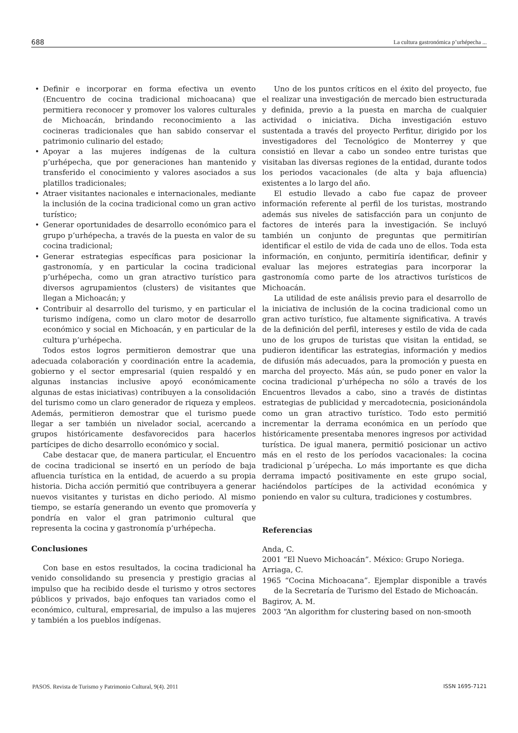688 La cultura gastronómica p’urhépecha ...
• Definir e incorporar en forma efectiva un evento (Encuentro de cocina tradicional michoacana) que permitiera reconocer y promover los valores culturales de Michoacán, brindando reconocimiento a las cocineras tradicionales que han sabido conservar el patrimonio culinario del estado;
• Apoyar a las mujeres indígenas de la cultura p’urhépecha, que por generaciones han mantenido y transferido el conocimiento y valores asociados a sus platillos tradicionales;
• Atraer visitantes nacionales e internacionales, mediante la inclusión de la cocina tradicional como un gran activo turístico;
• Generar oportunidades de desarrollo económico para el grupo p’urhépecha, a través de la puesta en valor de su cocina tradicional;
• Generar estrategias específicas para posicionar la gastronomía, y en particular la cocina tradicional p’urhépecha, como un gran atractivo turístico para diversos agrupamientos (clusters) de visitantes que llegan a Michoacán; y
• Contribuir al desarrollo del turismo, y en particular el turismo indígena, como un claro motor de desarrollo económico y social en Michoacán, y en particular de la cultura p’urhépecha.
Todos estos logros permitieron demostrar que una adecuada colaboración y coordinación entre la academia, gobierno y el sector empresarial (quien respaldó y en algunas instancias inclusive apoyó económicamente algunas de estas iniciativas) contribuyen a la consolidación del turismo como un claro generador de riqueza y empleos. Además, permitieron demostrar que el turismo puede llegar a ser también un nivelador social, acercando a grupos históricamente desfavorecidos para hacerlos partícipes de dicho desarrollo económico y social.
Cabe destacar que, de manera particular, el Encuentro de cocina tradicional se insertó en un período de baja afluencia turística en la entidad, de acuerdo a su propia historia. Dicha acción permitió que contribuyera a generar nuevos visitantes y turistas en dicho periodo. Al mismo tiempo, se estaría generando un evento que promovería y pondría en valor el gran patrimonio cultural que representa la cocina y gastronomía p’urhépecha.
Conclusiones
Con base en estos resultados, la cocina tradicional ha venido consolidando su presencia y prestigio gracias al impulso que ha recibido desde el turismo y otros sectores públicos y privados, bajo enfoques tan variados como el económico, cultural, empresarial, de impulso a las mujeres y también a los pueblos indígenas.
Uno de los puntos críticos en el éxito del proyecto, fue el realizar una investigación de mercado bien estructurada y definida, previo a la puesta en marcha de cualquier actividad o iniciativa. Dicha investigación estuvo sustentada a través del proyecto Perfitur, dirigido por los investigadores del Tecnológico de Monterrey y que consistió en llevar a cabo un sondeo entre turistas que visitaban las diversas regiones de la entidad, durante todos los periodos vacacionales (de alta y baja afluencia) existentes a lo largo del año.
El estudio llevado a cabo fue capaz de proveer información referente al perfil de los turistas, mostrando además sus niveles de satisfacción para un conjunto de factores de interés para la investigación. Se incluyó también un conjunto de preguntas que permitirían identificar el estilo de vida de cada uno de ellos. Toda esta información, en conjunto, permitiría identificar, definir y evaluar las mejores estrategias para incorporar la gastronomía como parte de los atractivos turísticos de Michoacán.
La utilidad de este análisis previo para el desarrollo de la iniciativa de inclusión de la cocina tradicional como un gran activo turístico, fue altamente significativa. A través de la definición del perfil, intereses y estilo de vida de cada uno de los grupos de turistas que visitan la entidad, se pudieron identificar las estrategias, información y medios de difusión más adecuados, para la promoción y puesta en marcha del proyecto. Más aún, se pudo poner en valor la cocina tradicional p’urhépecha no sólo a través de los Encuentros llevados a cabo, sino a través de distintas estrategias de publicidad y mercadotecnia, posicionándola como un gran atractivo turístico. Todo esto permitió incrementar la derrama económica en un período que históricamente presentaba menores ingresos por actividad turística. De igual manera, permitió posicionar un activo más en el resto de los períodos vacacionales: la cocina tradicional p´urépecha. Lo más importante es que dicha derrama impactó positivamente en este grupo social, haciéndolos partícipes de la actividad económica y poniendo en valor su cultura, tradiciones y costumbres.
Referencias
Anda, C.
2001 “El Nuevo Michoacán”. México: Grupo Noriega.
Arriaga, C.
1965 “Cocina Michoacana”. Ejemplar disponible a través de la Secretaría de Turismo del Estado de Michoacán.
Bagirov, A. M.
2003 “An algorithm for clustering based on non-smooth
PASOS. Revista de Turismo y Patrimonio Cultural, 9(4). 2011 ISSN 1695-7121